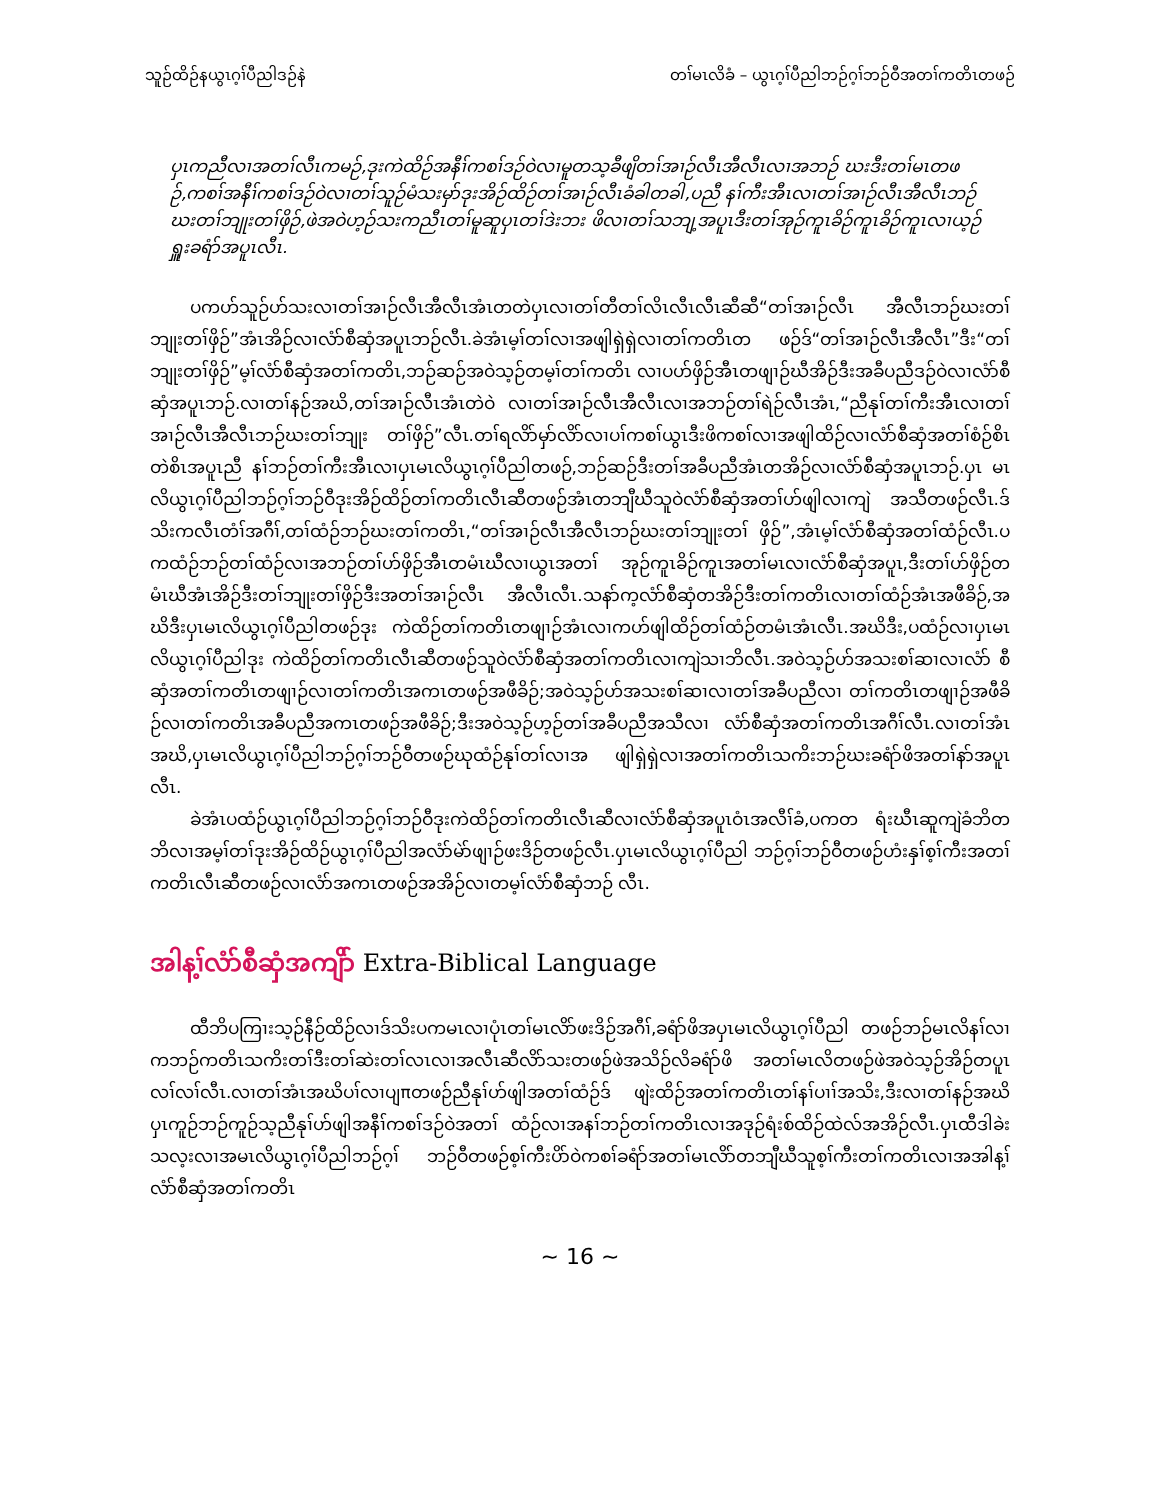သူဉ်ထိဉ်နယွၤဂ့ၢ်ပီညါဒဉ်နဲ တၢ်မၤလိခံ – ယွၤဂ့ၢ်ပီညါဘဉ်ဂ့ၢ်ဘဉ်ဝီအတၢ်ကတိၤတဖဉ်
ပှၤကညီလၢအတၢ်လီၤကမဉ်,ဒုးကဲထိဉ်အနီၢ်ကစၢ်ဒဉ်ဝဲလၢမူတသ့ခီဖျိတၢ်အၢဉ်လီၤအီလီၤလၢအဘဉ် ဃးဒီးတၢ်မၤတဖဉ်,ကစၢ်အနီၢ်ကစၢ်ဒဉ်ဝဲလၢတၢ်သူဉ်မံသးမှာ်ဒုးအိဉ်ထိဉ်တၢ်အၢဉ်လီၤခံခါတခါ,ပညီ နၢ်ကီးအီၤလၢတၢ်အၢဉ်လီၤအီလီၤဘဉ်ဃးတၢ်ဘျုးတၢ်ဖှိဉ်,ဖဲအဝဲဟ့ဉ်သးကညီၤတၢ်မူဆူပှၤတၢ်ဒဲးဘး ဖိလၢတၢ်သဘျ့အပူၤဒီးတၢ်အုဉ်ကူၤခိဉ်ကူၤခိဉ်ကူၤလၢယ့ဉ်ရှူးခရံာ်အပူၤလီၤ.
ပကဟ်သူဉ်ဟ်သးလၢတၢ်အၢဉ်လီၤအီလီၤအံၤတတဲပှၤလၢတၢ်တီတၢ်လိၤလီၤလီၤဆီဆီ“တၢ်အၢဉ်လီၤ အီလီၤဘဉ်ဃးတၢ်ဘျုးတၢ်ဖှိဉ်”အံၤအိဉ်လၢလံာ်စီဆှံအပူၤဘဉ်လီၤ.ခဲအံၤမ့ၢ်တၢ်လၢအဖျါရှဲရှဲလၢတၢ်ကတိၤတ ဖဉ်ဒ်“တၢ်အၢဉ်လီၤအီလီၤ”ဒီး“တၢ်ဘျုးတၢ်ဖှိဉ်”မ့ၢ်လံာ်စီဆှံအတၢ်ကတိၤ,ဘဉ်ဆဉ်အဝဲသ့ဉ်တမ့ၢ်တၢ်ကတိၤ လၢပဟ်ဖှိဉ်အီၤတဖျၢဉ်ဃီအိဉ်ဒီးအခီပညီဒဉ်ဝဲလၢလံာ်စီဆှံအပူၤဘဉ်.လၢတၢ်နဉ်အဃိ,တၢ်အၢဉ်လီၤအံၤတဲဝဲ လၢတၢ်အၢဉ်လီၤအီလီၤလၢအဘဉ်တၢ်ရဲဉ်လီၤအံၤ,“ညီနုၢ်တၢ်ကီးအီၤလၢတၢ်အၢဉ်လီၤအီလီၤဘဉ်ဃးတၢ်ဘျုး တၢ်ဖှိဉ်”လီၤ.တၢ်ရလိာ်မှာ်လိာ်လၢပၢ်ကစၢ်ယွၤဒီးဖိကစၢ်လၢအဖျါထိဉ်လၢလံာ်စီဆှံအတၢ်စံဉ်စိၤတဲစိၤအပူၤညီ နၢ်ဘဉ်တၢ်ကီးအီၤလၢပှၤမၤလိယွၤဂ့ၢ်ပီညါတဖဉ်,ဘဉ်ဆဉ်ဒီးတၢ်အခီပညီအံၤတအိဉ်လၢလံာ်စီဆှံအပူၤဘဉ်.ပှၤ မၤလိယွၤဂ့ၢ်ပီညါဘဉ်ဂ့ၢ်ဘဉ်ဝီဒုးအိဉ်ထိဉ်တၢ်ကတိၤလီၤဆီတဖဉ်အံၤတဘျီဃီသူဝဲလံာ်စီဆှံအတၢ်ဟ်ဖျါလၢကျဲ အသီတဖဉ်လီၤ.ဒ်သိးကလီၤတံၢ်အဂီၢ်,တၢ်ထံဉ်ဘဉ်ဃးတၢ်ကတိၤ,“တၢ်အၢဉ်လီၤအီလီၤဘဉ်ဃးတၢ်ဘျုးတၢ် ဖှိဉ်”,အံၤမ့ၢ်လံာ်စီဆှံအတၢ်ထံဉ်လီၤ.ပကထံဉ်ဘဉ်တၢ်ထံဉ်လၢအဘဉ်တၢ်ဟ်ဖှိဉ်အီၤတမံၤဃီလၢယွၤအတၢ် အုဉ်ကူၤခိဉ်ကူၤအတၢ်မၤလၢလံာ်စီဆှံအပူၤ,ဒီးတၢ်ဟ်ဖှိဉ်တမံၤဃီအံၤအိဉ်ဒီးတၢ်ဘျုးတၢ်ဖှိဉ်ဒီးအတၢ်အၢဉ်လီၤ အီလီၤလီၤ.သနာ်က့လံာ်စီဆှံတအိဉ်ဒီးတၢ်ကတိၤလၢတၢ်ထံဉ်အံၤအဖီခိဉ်,အဃိဒီးပှၤမၤလိယွၤဂ့ၢ်ပီညါတဖဉ်ဒုး ကဲထိဉ်တၢ်ကတိၤတဖျၢဉ်အံၤလၢကဟ်ဖျါထိဉ်တၢ်ထံဉ်တမံၤအံၤလီၤ.အဃိဒီး,ပထံဉ်လၢပှၤမၤလိယွၤဂ့ၢ်ပီညါဒုး ကဲထိဉ်တၢ်ကတိၤလီၤဆီတဖဉ်သူဝဲလံာ်စီဆှံအတၢ်ကတိၤလၢကျဲသၢဘိလီၤ.အဝဲသ့ဉ်ဟ်အသးစၢ်ဆၢလၢလံာ် စီဆှံအတၢ်ကတိၤတဖျၢဉ်လၢတၢ်ကတိၤအကၤတဖဉ်အဖီခိဉ်;အဝဲသ့ဉ်ဟ်အသးစၢ်ဆၢလၢတၢ်အခီပညီလၢ တၢ်ကတိၤတဖျၢဉ်အဖီခိဉ်လၢတၢ်ကတိၤအခီပညီအကၤတဖဉ်အဖီခိဉ်;ဒီးအဝဲသ့ဉ်ဟ့ဉ်တၢ်အခီပညီအသီလၢ လံာ်စီဆှံအတၢ်ကတိၤအဂီၢ်လီၤ.လၢတၢ်အံၤအဃိ,ပှၤမၤလိယွၤဂ့ၢ်ပီညါဘဉ်ဂ့ၢ်ဘဉ်ဝီတဖဉ်ဃုထံဉ်နုၢ်တၢ်လၢအ ဖျါရှဲရှဲလၢအတၢ်ကတိၤသကိးဘဉ်ဃးခရံာ်ဖိအတၢ်နာ်အပူၤလီၤ.
ခဲအံၤပထံဉ်ယွၤဂ့ၢ်ပီညါဘဉ်ဂ့ၢ်ဘဉ်ဝီဒုးကဲထိဉ်တၢ်ကတိၤလီၤဆီလၢလံာ်စီဆှံအပူၤဝံၤအလီၢ်ခံ,ပကတ ရံးဃီၤဆူကျဲခံဘိတဘိလၢအမ့ၢ်တၢ်ဒုးအိဉ်ထိဉ်ယွၤဂ့ၢ်ပီညါအလံာ်မဲာ်ဖျၢဉ်ဖးဒိဉ်တဖဉ်လီၤ.ပှၤမၤလိယွၤဂ့ၢ်ပီညါ ဘဉ်ဂ့ၢ်ဘဉ်ဝီတဖဉ်ဟံးနှၢ်စ့ၢ်ကီးအတၢ်ကတိၤလီၤဆီတဖဉ်လၢလံာ်အကၤတဖဉ်အအိဉ်လၢတမ့ၢ်လံာ်စီဆှံဘဉ် လီၤ.
အါန့ၢ်လံာ်စီဆှံအကျိာ် Extra-Biblical Language
ထီဘိပကြၢးသ့ဉ်နီဉ်ထိဉ်လၢဒ်သိးပကမၤလၢပုံၤတၢ်မၤလိာ်ဖးဒိဉ်အဂီၢ်,ခရံာ်ဖိအပှၤမၤလိယွၤဂ့ၢ်ပီညါ တဖဉ်ဘဉ်မၤလိနၢ်လၢကဘဉ်ကတိၤသကိးတၢ်ဒီးတၢ်ဆဲးတၢ်လၤလၢအလီၤဆီလိာ်သးတဖဉ်ဖဲအသိဉ်လိခရံာ်ဖိ အတၢ်မၤလိတဖဉ်ဖဲအဝဲသ့ဉ်အိဉ်တပူၤလၢ်လၢ်လီၤ.လၢတၢ်အံၤအဃိပၢ်လၢပျπတဖဉ်ညီနုၢ်ဟ်ဖျါအတၢ်ထံဉ်ဒ် ဖျဲးထိဉ်အတၢ်ကတိၤတၢ်နၢ်ပၢၢ်အသိး,ဒီးလၢတၢ်နဉ်အဃိပှၤကူဉ်ဘဉ်ကူဉ်သ့ညီနုၢ်ဟ်ဖျါအနီၢ်ကစၢ်ဒဉ်ဝဲအတၢ် ထံဉ်လၢအနၢ်ဘဉ်တၢ်ကတိၤလၢအဒုဉ်ရံးစ်ထိဉ်ထဲလ်အအိဉ်လီၤ.ပှၤထီဒါခဲးသလ့းလၢအမၤလိယွၤဂ့ၢ်ပီညါဘဉ်ဂ့ၢ် ဘဉ်ဝီတဖဉ်စ့ၢ်ကီးပိာ်ဝဲကစၢ်ခရံာ်အတၢ်မၤလိာ်တဘျီဃီသူစ့ၢ်ကီးတၢ်ကတိၤလၢအအါန့ၢ်လံာ်စီဆှံအတၢ်ကတိၤ
~ 16 ~